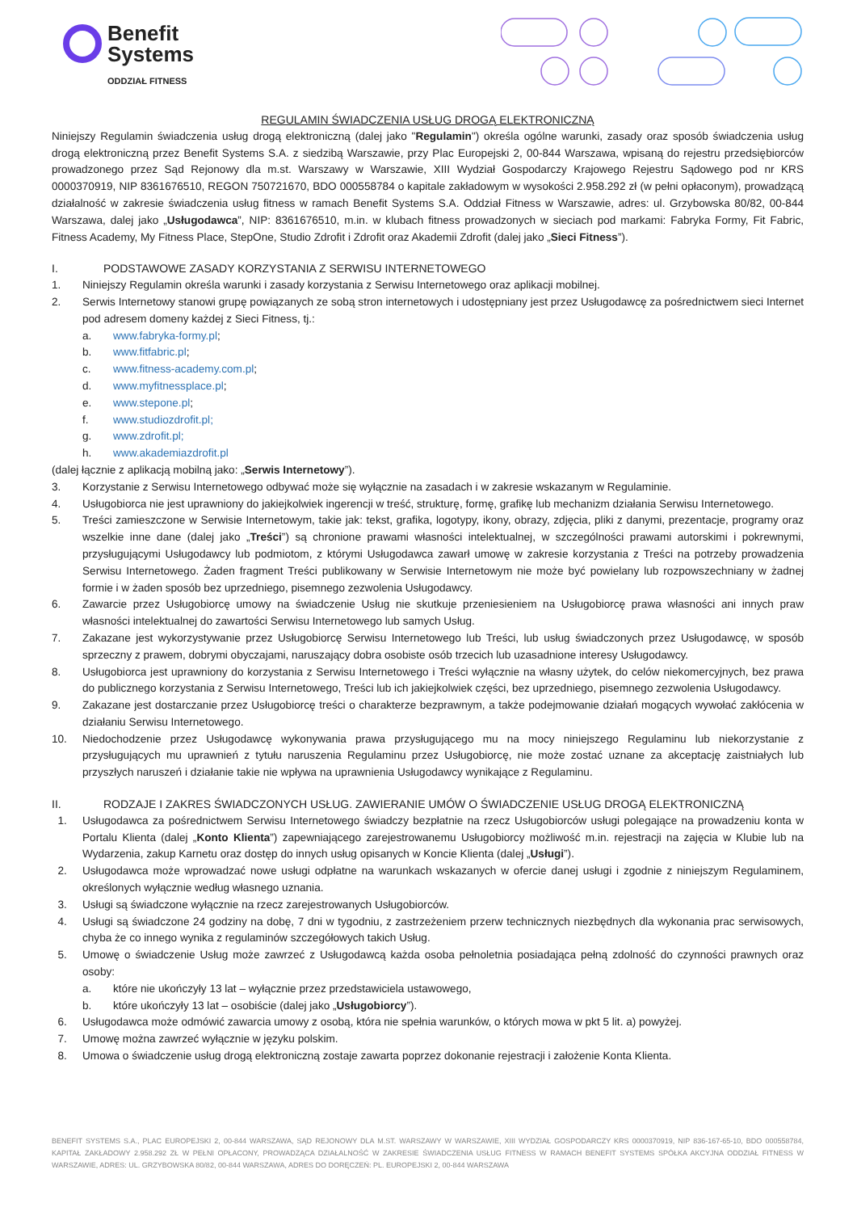Benefit
Systems
ODDZIAŁ FITNESS
REGULAMIN ŚWIADCZENIA USŁUG DROGĄ ELEKTRONICZNĄ
Niniejszy Regulamin świadczenia usług drogą elektroniczną (dalej jako "Regulamin") określa ogólne warunki, zasady oraz sposób świadczenia usług drogą elektroniczną przez Benefit Systems S.A. z siedzibą Warszawie, przy Plac Europejski 2, 00-844 Warszawa, wpisaną do rejestru przedsiębiorców prowadzonego przez Sąd Rejonowy dla m.st. Warszawy w Warszawie, XIII Wydział Gospodarczy Krajowego Rejestru Sądowego pod nr KRS 0000370919, NIP 8361676510, REGON 750721670, BDO 000558784 o kapitale zakładowym w wysokości 2.958.292 zł (w pełni opłaconym), prowadzącą działalność w zakresie świadczenia usług fitness w ramach Benefit Systems S.A. Oddział Fitness w Warszawie, adres: ul. Grzybowska 80/82, 00-844 Warszawa, dalej jako „Usługodawca”, NIP: 8361676510, m.in. w klubach fitness prowadzonych w sieciach pod markami: Fabryka Formy, Fit Fabric, Fitness Academy, My Fitness Place, StepOne, Studio Zdrofit i Zdrofit oraz Akademii Zdrofit (dalej jako „Sieci Fitness”).
I. PODSTAWOWE ZASADY KORZYSTANIA Z SERWISU INTERNETOWEGO
1. Niniejszy Regulamin określa warunki i zasady korzystania z Serwisu Internetowego oraz aplikacji mobilnej.
2. Serwis Internetowy stanowi grupę powiązanych ze sobą stron internetowych i udostępniany jest przez Usługodawcę za pośrednictwem sieci Internet pod adresem domeny każdej z Sieci Fitness, tj.:
a. www.fabryka-formy.pl;
b. www.fitfabric.pl;
c. www.fitness-academy.com.pl;
d. www.myfitnessplace.pl;
e. www.stepone.pl;
f. www.studiozdrofit.pl;
g. www.zdrofit.pl;
h. www.akademiazdrofit.pl
(dalej łącznie z aplikacją mobilną jako: „Serwis Internetowy”).
3. Korzystanie z Serwisu Internetowego odbywać może się wyłącznie na zasadach i w zakresie wskazanym w Regulaminie.
4. Usługobiorca nie jest uprawniony do jakiejkolwiek ingerencji w treść, strukturę, formę, grafikę lub mechanizm działania Serwisu Internetowego.
5. Treści zamieszczone w Serwisie Internetowym, takie jak: tekst, grafika, logotypy, ikony, obrazy, zdjęcia, pliki z danymi, prezentacje, programy oraz wszelkie inne dane (dalej jako „Treści”) są chronione prawami własności intelektualnej, w szczególności prawami autorskimi i pokrewnymi, przysługującymi Usługodawcy lub podmiotom, z którymi Usługodawca zawarł umowę w zakresie korzystania z Treści na potrzeby prowadzenia Serwisu Internetowego. Żaden fragment Treści publikowany w Serwisie Internetowym nie może być powielany lub rozpowszechniany w żadnej formie i w żaden sposób bez uprzedniego, pisemnego zezwolenia Usługodawcy.
6. Zawarcie przez Usługobiorcę umowy na świadczenie Usług nie skutkuje przeniesieniem na Usługobiorcę prawa własności ani innych praw własności intelektualnej do zawartości Serwisu Internetowego lub samych Usług.
7. Zakazane jest wykorzystywanie przez Usługobiorcę Serwisu Internetowego lub Treści, lub usług świadczonych przez Usługodawcę, w sposób sprzeczny z prawem, dobrymi obyczajami, naruszający dobra osobiste osób trzecich lub uzasadnione interesy Usługodawcy.
8. Usługobiorca jest uprawniony do korzystania z Serwisu Internetowego i Treści wyłącznie na własny użytek, do celów niekomercyjnych, bez prawa do publicznego korzystania z Serwisu Internetowego, Treści lub ich jakiejkolwiek części, bez uprzedniego, pisemnego zezwolenia Usługodawcy.
9. Zakazane jest dostarczanie przez Usługobiorcę treści o charakterze bezprawnym, a także podejmowanie działań mogących wywołać zakłócenia w działaniu Serwisu Internetowego.
10. Niedochodzenie przez Usługodawcę wykonywania prawa przysługującego mu na mocy niniejszego Regulaminu lub niekorzystanie z przysługujących mu uprawnień z tytułu naruszenia Regulaminu przez Usługobiorcę, nie może zostać uznane za akceptację zaistniałych lub przyszłych naruszeń i działanie takie nie wpływa na uprawnienia Usługodawcy wynikające z Regulaminu.
II. RODZAJE I ZAKRES ŚWIADCZONYCH USŁUG. ZAWIERANIE UMÓW O ŚWIADCZENIE USŁUG DROGĄ ELEKTRONICZNĄ
1. Usługodawca za pośrednictwem Serwisu Internetowego świadczy bezpłatnie na rzecz Usługobiorców usługi polegające na prowadzeniu konta w Portalu Klienta (dalej „Konto Klienta”) zapewniającego zarejestrowanemu Usługobiorcy możliwość m.in. rejestracji na zajęcia w Klubie lub na Wydarzenia, zakup Karnetu oraz dostęp do innych usług opisanych w Koncie Klienta (dalej „Usługi”).
2. Usługodawca może wprowadzać nowe usługi odpłatne na warunkach wskazanych w ofercie danej usługi i zgodnie z niniejszym Regulaminem, określonych wyłącznie według własnego uznania.
3. Usługi są świadczone wyłącznie na rzecz zarejestrowanych Usługobiorców.
4. Usługi są świadczone 24 godziny na dobę, 7 dni w tygodniu, z zastrzeżeniem przerw technicznych niezbędnych dla wykonania prac serwisowych, chyba że co innego wynika z regulaminów szczegółowych takich Usług.
5. Umowę o świadczenie Usług może zawrzeć z Usługodawcą każda osoba pełnoletnia posiadająca pełną zdolność do czynności prawnych oraz osoby:
a. które nie ukończyły 13 lat – wyłącznie przez przedstawiciela ustawowego,
b. które ukończyły 13 lat – osobiście (dalej jako „Usługobiorcy”).
6. Usługodawca może odmówić zawarcia umowy z osobą, która nie spełnia warunków, o których mowa w pkt 5 lit. a) powyżej.
7. Umowę można zawrzeć wyłącznie w języku polskim.
8. Umowa o świadczenie usług drogą elektroniczną zostaje zawarta poprzez dokonanie rejestracji i założenie Konta Klienta.
BENEFIT SYSTEMS S.A., PLAC EUROPEJSKI 2, 00-844 WARSZAWA, SĄD REJONOWY DLA M.ST. WARSZAWY W WARSZAWIE, XIII WYDZIAŁ GOSPODARCZY KRS 0000370919, NIP 836-167-65-10, BDO 000558784, KAPITAŁ ZAKŁADOWY 2.958.292 ZŁ W PEŁNI OPŁACONY, PROWADZĄCA DZIAŁALNOŚĆ W ZAKRESIE ŚWIADCZENIA USŁUG FITNESS W RAMACH BENEFIT SYSTEMS SPÓŁKA AKCYJNA ODDZIAŁ FITNESS W WARSZAWIE, ADRES: UL. GRZYBOWSKA 80/82, 00-844 WARSZAWA, ADRES DO DORĘCZEŃ: PL. EUROPEJSKI 2, 00-844 WARSZAWA